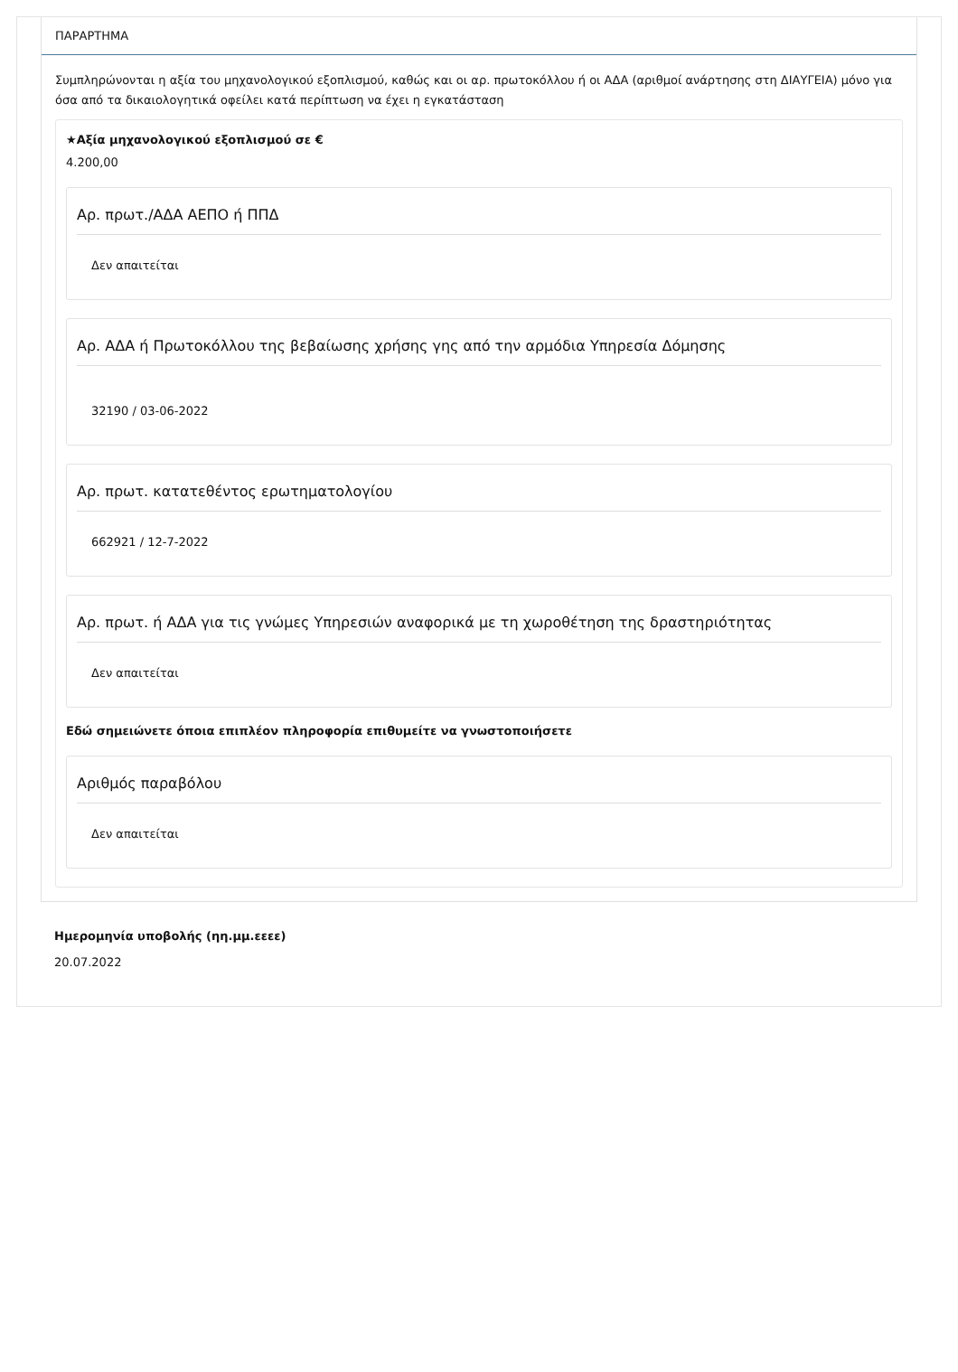ΠΑΡΑΡΤΗΜΑ
Συμπληρώνονται η αξία του μηχανολογικού εξοπλισμού, καθώς και οι αρ. πρωτοκόλλου ή οι ΑΔΑ (αριθμοί ανάρτησης στη ΔΙΑΥΓΕΙΑ) μόνο για όσα από τα δικαιολογητικά οφείλει κατά περίπτωση να έχει η εγκατάσταση
★Αξία μηχανολογικού εξοπλισμού σε €
4.200,00
Αρ. πρωτ./ΑΔΑ ΑΕΠΟ ή ΠΠΔ
Δεν απαιτείται
Αρ. ΑΔΑ ή Πρωτοκόλλου της βεβαίωσης χρήσης γης από την αρμόδια Υπηρεσία Δόμησης
32190 / 03-06-2022
Αρ. πρωτ. κατατεθέντος ερωτηματολογίου
662921 / 12-7-2022
Αρ. πρωτ. ή ΑΔΑ για τις γνώμες Υπηρεσιών αναφορικά με τη χωροθέτηση της δραστηριότητας
Δεν απαιτείται
Εδώ σημειώνετε όποια επιπλέον πληροφορία επιθυμείτε να γνωστοποιήσετε
Αριθμός παραβόλου
Δεν απαιτείται
Ημερομηνία υποβολής (ηη.μμ.εεεε)
20.07.2022